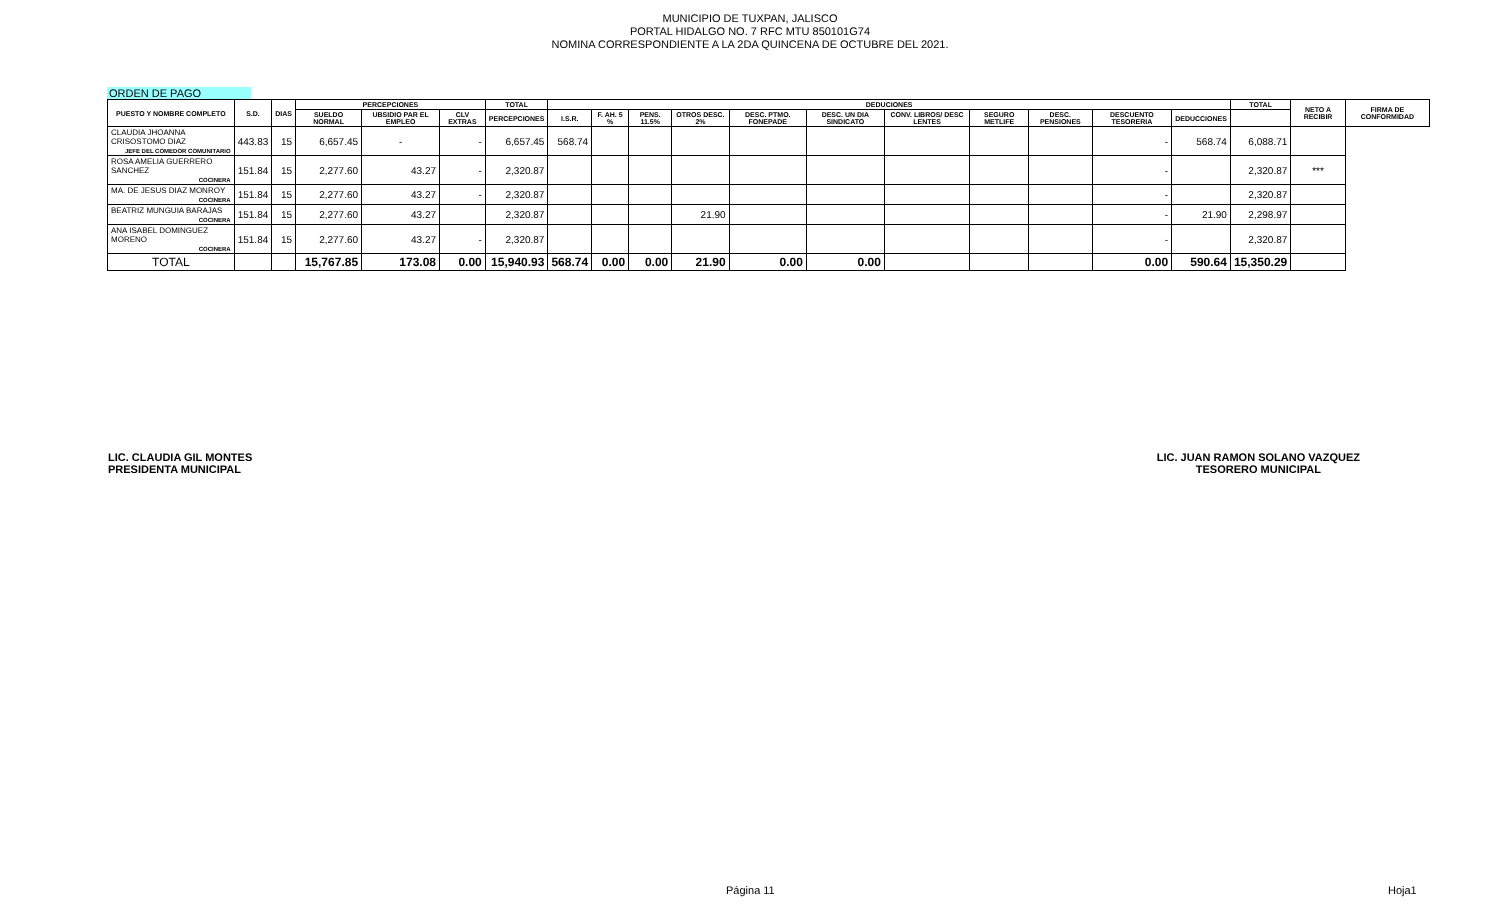MUNICIPIO DE TUXPAN, JALISCO
PORTAL HIDALGO NO. 7 RFC MTU 850101G74
NOMINA CORRESPONDIENTE A LA 2DA QUINCENA DE OCTUBRE DEL 2021.
ORDEN DE PAGO
| PUESTO Y NOMBRE COMPLETO | S.D. | DIAS | PERCEPCIONES | | | TOTAL | DEDUCIONES | | | | | | | | | | | TOTAL | NETO A RECIBIR | FIRMA DE CONFORMIDAD |
| --- | --- | --- | --- | --- | --- | --- | --- | --- | --- | --- | --- | --- | --- | --- | --- | --- | --- | --- | --- | --- |
| | | | SUELDO NORMAL | UBSIDIO PAR EL EMPLEO | CLV EXTRAS | PERCEPCIONES | I.S.R. | F. AH. 5 % | PENS. 11.5% | OTROS DESC. 2% | DESC. PTMO. FONEPADE | DESC. UN DIA SINDICATO | CONV. LIBROS/ DESC LENTES | SEGURO METLIFE | DESC. PENSIONES | DESCUENTO TESORERIA | DEDUCCIONES | | | |
| CLAUDIA JHOANNA CRISOSTOMO DIAZ | 443.83 | 15 | 6,657.45 | - | - | 6,657.45 | 568.74 | | | | | | | | | - | 568.74 | 6,088.71 | | |
| JEFE DEL COMEDOR COMUNITARIO | | | | | | | | | | | | | | | | | | | | |
| ROSA AMELIA GUERRERO SANCHEZ | 151.84 | 15 | 2,277.60 | 43.27 | - | 2,320.87 | | | | | | | | | | - | | 2,320.87 | *** | |
| COCINERA | | | | | | | | | | | | | | | | | | | | |
| MA. DE JESUS DIAZ MONROY | 151.84 | 15 | 2,277.60 | 43.27 | - | 2,320.87 | | | | | | | | | | - | | 2,320.87 | | |
| COCINERA | | | | | | | | | | | | | | | | | | | | |
| BEATRIZ MUNGUIA BARAJAS | 151.84 | 15 | 2,277.60 | 43.27 | | 2,320.87 | | | | 21.90 | | | | | | - | 21.90 | 2,298.97 | | |
| COCINERA | | | | | | | | | | | | | | | | | | | | |
| ANA ISABEL DOMINGUEZ MORENO | 151.84 | 15 | 2,277.60 | 43.27 | - | 2,320.87 | | | | | | | | | | - | | 2,320.87 | | |
| COCINERA | | | | | | | | | | | | | | | | | | | | |
| TOTAL | | | 15,767.85 | 173.08 | 0.00 | 15,940.93 | 568.74 | 0.00 | 0.00 | 21.90 | 0.00 | 0.00 | | | | 0.00 | 590.64 | 15,350.29 | | |
LIC. CLAUDIA GIL MONTES
PRESIDENTA MUNICIPAL
LIC. JUAN RAMON SOLANO VAZQUEZ
TESORERO MUNICIPAL
Página 11 Hoja1